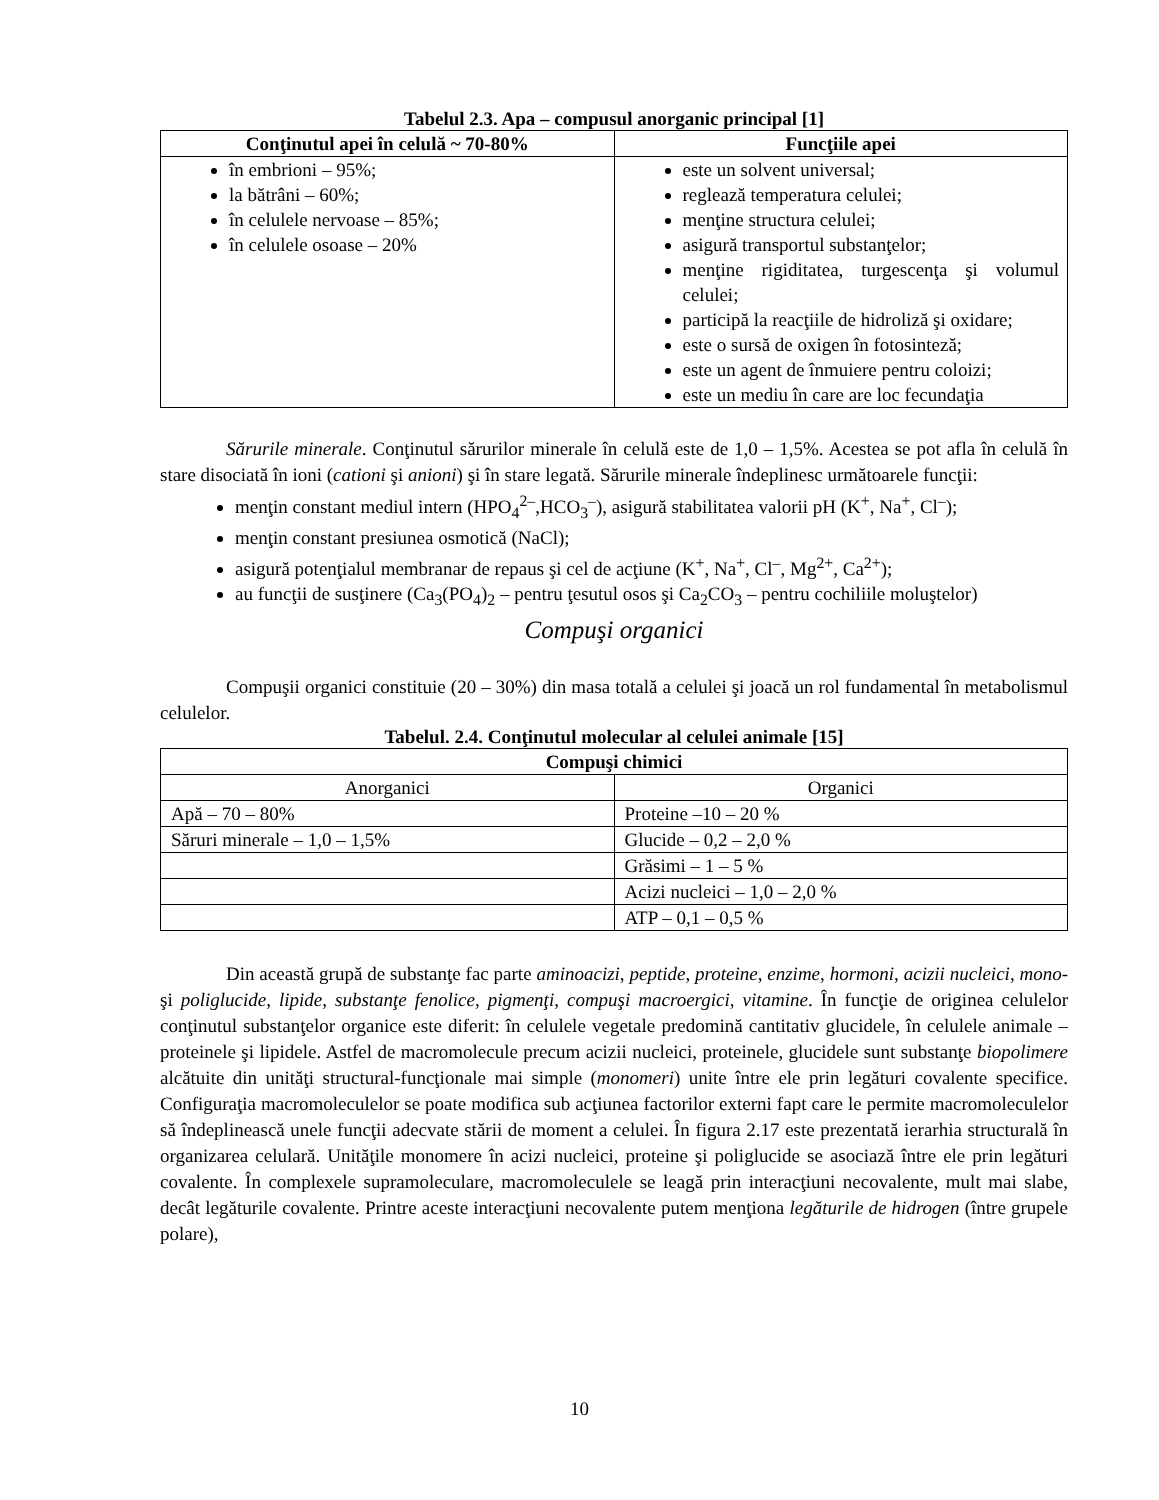Tabelul 2.3. Apa – compusul anorganic principal [1]
| Conţinutul apei în celulă ~ 70-80% | Funcţiile apei |
| --- | --- |
| în embrioni – 95%; la bătrâni – 60%; în celulele nervoase – 85%; în celulele osoase – 20% | este un solvent universal; reglează temperatura celulei; menţine structura celulei; asigură transportul substanţelor; menţine rigiditatea, turgescenţa şi volumul celulei; participă la reacţiile de hidroliză şi oxidare; este o sursă de oxigen în fotosinteză; este un agent de înmuiere pentru coloizi; este un mediu în care are loc fecundaţia |
Sărurile minerale. Conţinutul sărurilor minerale în celulă este de 1,0 – 1,5%. Acestea se pot afla în celulă în stare disociată în ioni (cationi şi anioni) şi în stare legată. Sărurile minerale îndeplinesc următoarele funcţii:
menţin constant mediul intern (HPO<sub>4</sub><sup>2–</sup>,HCO<sub>3</sub><sup>–</sup>), asigură stabilitatea valorii pH (K<sup>+</sup>, Na<sup>+</sup>, Cl<sup>–</sup>);
menţin constant presiunea osmotică (NaCl);
asigură potenţialul membranar de repaus şi cel de acţiune (K<sup>+</sup>, Na<sup>+</sup>, Cl<sup>–</sup>, Mg<sup>2+</sup>, Ca<sup>2+</sup>);
au funcţii de susţinere (Ca<sub>3</sub>(PO<sub>4</sub>)<sub>2</sub> – pentru ţesutul osos şi Ca<sub>2</sub>CO<sub>3</sub> – pentru cochiliile moluştelor)
Compuşi organici
Compuşii organici constituie (20 – 30%) din masa totală a celulei şi joacă un rol fundamental în metabolismul celulelor.
Tabelul. 2.4. Conţinutul molecular al celulei animale [15]
| Compuşi chimici | |
| --- | --- |
| Anorganici | Organici |
| Apă – 70 – 80% | Proteine –10 – 20 % |
| Săruri minerale – 1,0 – 1,5% | Glucide – 0,2 – 2,0 % |
| | Grăsimi – 1 – 5 % |
| | Acizi nucleici – 1,0 – 2,0 % |
| | ATP – 0,1 – 0,5 % |
Din această grupă de substanţe fac parte aminoacizi, peptide, proteine, enzime, hormoni, acizii nucleici, mono-şi poliglucide, lipide, substanţe fenolice, pigmenţi, compuşi macroergici, vitamine. În funcţie de originea celulelor conţinutul substanţelor organice este diferit: în celulele vegetale predomină cantitativ glucidele, în celulele animale – proteinele şi lipidele. Astfel de macromolecule precum acizii nucleici, proteinele, glucidele sunt substanţe biopolimere alcătuite din unităţi structural-funcţionale mai simple (monomeri) unite între ele prin legături covalente specifice. Configuraţia macromoleculelor se poate modifica sub acţiunea factorilor externi fapt care le permite macromoleculelor să îndeplinească unele funcţii adecvate stării de moment a celulei. În figura 2.17 este prezentată ierarhia structurală în organizarea celulară. Unităţile monomere în acizi nucleici, proteine şi poliglucide se asociază între ele prin legături covalente. În complexele supramoleculare, macromoleculele se leagă prin interacţiuni necovalente, mult mai slabe, decât legăturile covalente. Printre aceste interacţiuni necovalente putem menţiona legăturile de hidrogen (între grupele polare),
10